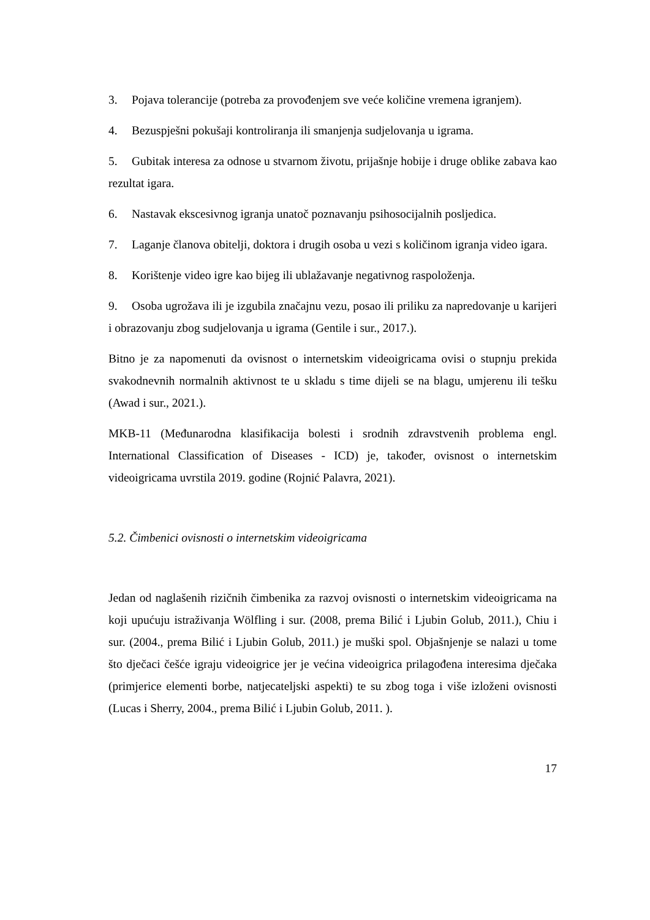3. Pojava tolerancije (potreba za provođenjem sve veće količine vremena igranjem).
4. Bezuspješni pokušaji kontroliranja ili smanjenja sudjelovanja u igrama.
5. Gubitak interesa za odnose u stvarnom životu, prijašnje hobije i druge oblike zabava kao rezultat igara.
6. Nastavak ekscesivnog igranja unatoč poznavanju psihosocijalnih posljedica.
7. Laganje članova obitelji, doktora i drugih osoba u vezi s količinom igranja video igara.
8. Korištenje video igre kao bijeg ili ublažavanje negativnog raspoloženja.
9. Osoba ugrožava ili je izgubila značajnu vezu, posao ili priliku za napredovanje u karijeri i obrazovanju zbog sudjelovanja u igrama (Gentile i sur., 2017.).
Bitno je za napomenuti da ovisnost o internetskim videoigricama ovisi o stupnju prekida svakodnevnih normalnih aktivnost te u skladu s time dijeli se na blagu, umjerenu ili tešku (Awad i sur., 2021.).
MKB-11 (Međunarodna klasifikacija bolesti i srodnih zdravstvenih problema engl. International Classification of Diseases - ICD) je, također, ovisnost o internetskim videoigricama uvrstila 2019. godine (Rojnić Palavra, 2021).
5.2. Čimbenici ovisnosti o internetskim videoigricama
Jedan od naglašenih rizičnih čimbenika za razvoj ovisnosti o internetskim videoigricama na koji upućuju istraživanja Wölfling i sur. (2008, prema Bilić i Ljubin Golub, 2011.), Chiu i sur. (2004., prema Bilić i Ljubin Golub, 2011.) je muški spol. Objašnjenje se nalazi u tome što dječaci češće igraju videoigrice jer je većina videoigrica prilagođena interesima dječaka (primjerice elementi borbe, natjecateljski aspekti) te su zbog toga i više izloženi ovisnosti (Lucas i Sherry, 2004., prema Bilić i Ljubin Golub, 2011. ).
17